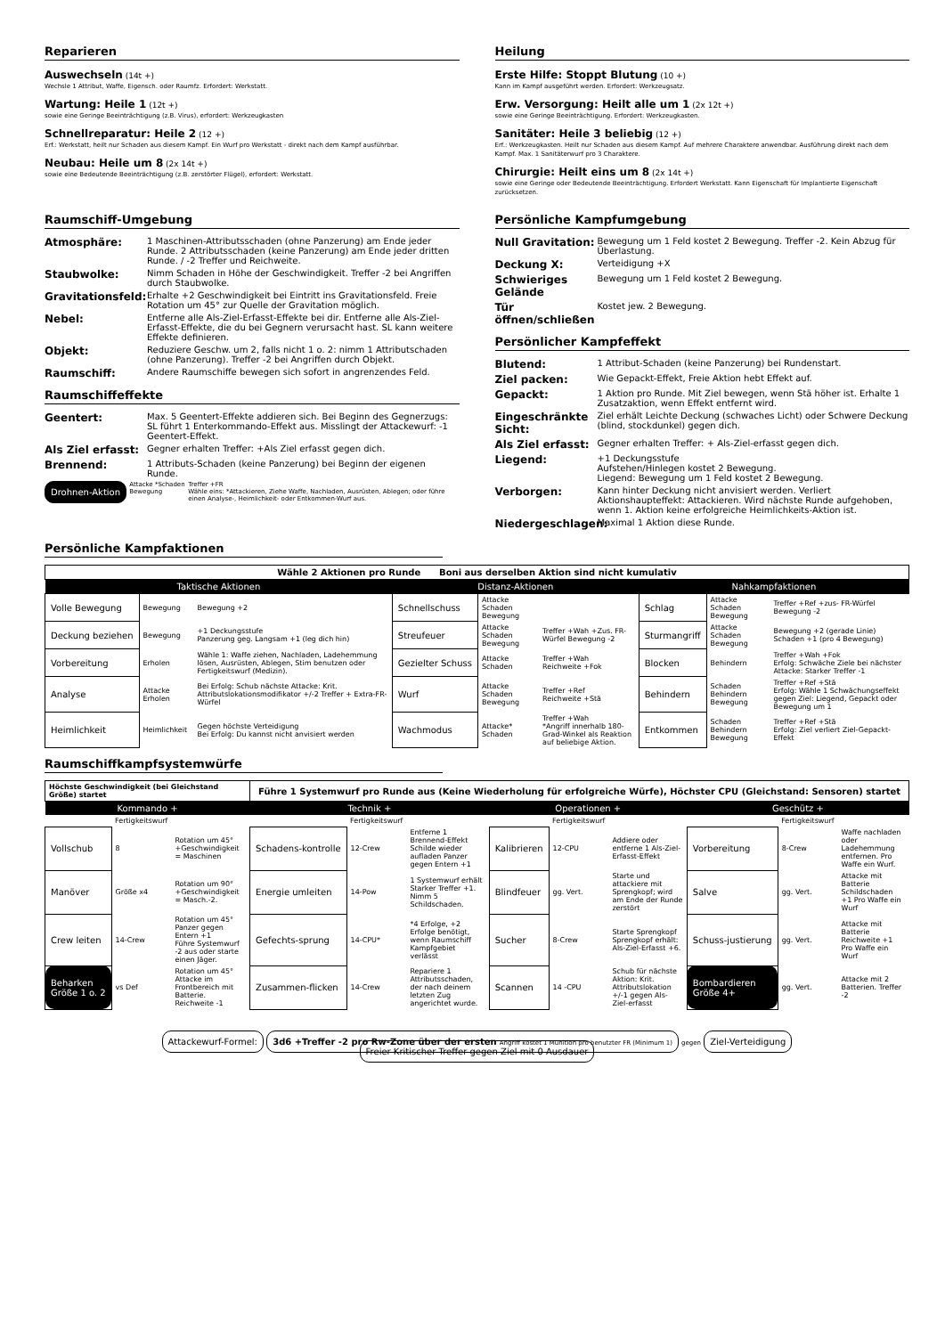Reparieren
Auswechseln (14t +)
Wechsle 1 Attribut, Waffe, Eigensch. oder Raumfz. Erfordert: Werkstatt.
Wartung: Heile 1 (12t +)
sowie eine Geringe Beeinträchtigung (z.B. Virus), erfordert: Werkzeugkasten
Schnellreparatur: Heile 2 (12 +)
Erf.: Werkstatt, heilt nur Schaden aus diesem Kampf. Ein Wurf pro Werkstatt - direkt nach dem Kampf ausführbar.
Neubau: Heile um 8 (2x 14t +)
sowie eine Bedeutende Beeinträchtigung (z.B. zerstörter Flügel), erfordert: Werkstatt.
Heilung
Erste Hilfe: Stoppt Blutung (10 +)
Kann im Kampf ausgeführt werden. Erfordert: Werkzeugsatz.
Erw. Versorgung: Heilt alle um 1 (2x 12t +)
sowie eine Geringe Beeinträchtigung. Erfordert: Werkzeugkasten.
Sanitäter: Heile 3 beliebig (12 +)
Erf.: Werkzeugkasten. Heilt nur Schaden aus diesem Kampf. Auf mehrere Charaktere anwendbar. Ausführung direkt nach dem Kampf. Max. 1 Sanitäterwurf pro 3 Charaktere.
Chirurgie: Heilt eins um 8 (2x 14t +)
sowie eine Geringe oder Bedeutende Beeinträchtigung. Erfordert Werkstatt. Kann Eigenschaft für Implantierte Eigenschaft zurücksetzen.
Raumschiff-Umgebung
Atmosphäre: 1 Maschinen-Attributsschaden (ohne Panzerung) am Ende jeder Runde. 2 Attributsschaden (keine Panzerung) am Ende jeder dritten Runde. / -2 Treffer und Reichweite.
Staubwolke: Nimm Schaden in Höhe der Geschwindigkeit. Treffer -2 bei Angriffen durch Staubwolke.
Gravitationsfeld: Erhalte +2 Geschwindigkeit bei Eintritt ins Gravitationsfeld. Freie Rotation um 45° zur Quelle der Gravitation möglich.
Nebel: Entferne alle Als-Ziel-Erfasst-Effekte bei dir. Entferne alle Als-Ziel-Erfasst-Effekte, die du bei Gegnern verursacht hast. SL kann weitere Effekte definieren.
Objekt: Reduziere Geschw. um 2, falls nicht 1 o. 2: nimm 1 Attributschaden (ohne Panzerung). Treffer -2 bei Angriffen durch Objekt.
Raumschiff: Andere Raumschiffe bewegen sich sofort in angrenzendes Feld.
Raumschiffeffekte
Geentert: Max. 5 Geentert-Effekte addieren sich. Bei Beginn des Gegnerzugs: SL führt 1 Enterkommando-Effekt aus. Misslingt der Attackewurf: -1 Geentert-Effekt.
Als Ziel erfasst: Gegner erhalten Treffer: +Als Ziel erfasst gegen dich.
Brennend: 1 Attributs-Schaden (keine Panzerung) bei Beginn der eigenen Runde.
Drohnen-Aktion Attacke *Schaden Bewegung Treffer +FR
Wähle eins: *Attackieren, Ziehe Waffe, Nachladen, Ausrüsten, Ablegen; oder führe einen Analyse-, Heimlichkeit- oder Entkommen-Wurf aus.
Persönliche Kampfumgebung
Null Gravitation: Bewegung um 1 Feld kostet 2 Bewegung. Treffer -2. Kein Abzug für Überlastung.
Deckung X: Verteidigung +X
Schwieriges Gelände Bewegung um 1 Feld kostet 2 Bewegung.
Tür öffnen/schließen Kostet jew. 2 Bewegung.
Persönlicher Kampfeffekt
Blutend: 1 Attribut-Schaden (keine Panzerung) bei Rundenstart.
Ziel packen: Wie Gepackt-Effekt, Freie Aktion hebt Effekt auf.
Gepackt: 1 Aktion pro Runde. Mit Ziel bewegen, wenn Stä höher ist. Erhalte 1 Zusatzaktion, wenn Effekt entfernt wird.
Eingeschränkte Sicht: Ziel erhält Leichte Deckung (schwaches Licht) oder Schwere Deckung (blind, stockdunkel) gegen dich.
Als Ziel erfasst: Gegner erhalten Treffer: + Als-Ziel-erfasst gegen dich.
Liegend: +1 Deckungsstufe
Aufstehen/Hinlegen kostet 2 Bewegung.
Liegend: Bewegung um 1 Feld kostet 2 Bewegung.
Verborgen: Kann hinter Deckung nicht anvisiert werden. Verliert Aktionshaupteffekt: Attackieren. Wird nächste Runde aufgehoben, wenn 1. Aktion keine erfolgreiche Heimlichkeits-Aktion ist.
Niedergeschlagen: Maximal 1 Aktion diese Runde.
Persönliche Kampfaktionen
| Wähle 2 Aktionen pro Runde Boni aus derselben Aktion sind nicht kumulativ | | | | | | | | |
| Taktische Aktionen | | | Distanz-Aktionen | | | Nahkampfaktionen | | |
| Volle Bewegung | Bewegung | Bewegung +2 | Schnellschuss | Attacke Schaden Bewegung | | Schlag | Attacke Schaden Bewegung | Treffer +Ref +zus- FR-Würfel Bewegung -2 |
| Deckung beziehen | Bewegung | +1 Deckungsstufe Panzerung geg. Langsam +1 (leg dich hin) | Streufeuer | Attacke Schaden Bewegung | Treffer +Wah +Zus. FR-Würfel Bewegung -2 | Sturmangriff | Attacke Schaden Bewegung | Bewegung +2 (gerade Linie) Schaden +1 (pro 4 Bewegung) |
| Vorbereitung | Erholen | Wähle 1: Waffe ziehen, Nachladen, Ladehemmung lösen, Ausrüsten, Ablegen, Stim benutzen oder Fertigkeitswurf (Medizin). | Gezielter Schuss | Attacke Schaden | Treffer +Wah Reichweite +Fok | Blocken | Behindern | Treffer +Wah +Fok Erfolg: Schwäche Ziele bei nächster Attacke: Starker Treffer -1 |
| Analyse | Attacke Erholen | Bei Erfolg: Schub nächste Attacke: Krit. Attributslokationsmodifikator +/-2 Treffer + Extra-FR-Würfel | Wurf | Attacke Schaden Bewegung | Treffer +Ref Reichweite +Stä | Behindern | Schaden Behindern Bewegung | Treffer +Ref +Stä Erfolg: Wähle 1 Schwächungseffekt gegen Ziel: Liegend, Gepackt oder Bewegung um 1 |
| Heimlichkeit | Heimlichkeit | Gegen höchste Verteidigung Bei Erfolg: Du kannst nicht anvisiert werden | Wachmodus | Attacke* Schaden | Treffer +Wah *Angriff innerhalb 180-Grad-Winkel als Reaktion auf beliebige Aktion. | Entkommen | Schaden Behindern Bewegung | Treffer +Ref +Stä Erfolg: Ziel verliert Ziel-Gepackt-Effekt |
Raumschiffkampfsystemwürfe
| Höchste Geschwindigkeit (bei Gleichstand Größe) startet | | | Führe 1 Systemwurf pro Runde aus (Keine Wiederholung für erfolgreiche Würfe), Höchster CPU (Gleichstand: Sensoren) startet | | | | | | | | |
| Kommando + | | | Technik + | | | Operationen + | | | Geschütz + | | |
| | Fertigkeitswurf | | | Fertigkeitswurf | | | Fertigkeitswurf | | | Fertigkeitswurf | |
| Vollschub | 8 | Rotation um 45° +Geschwindigkeit = Maschinen | Schadens-kontrolle | 12-Crew | Entferne 1 Brennend-Effekt Schilde wieder aufladen Panzer gegen Entern +1 | Kalibrieren | 12-CPU | Addiere oder entferne 1 Als-Ziel-Erfasst-Effekt | Vorbereitung | 8-Crew | Waffe nachladen oder Ladehemmung entfernen. Pro Waffe ein Wurf. |
| Manöver | Größe x4 | Rotation um 90° +Geschwindigkeit = Masch.-2. | Energie umleiten | 14-Pow | 1 Systemwurf erhält Starker Treffer +1. Nimm 5 Schildschaden. | Blindfeuer | gg. Vert. | Starte und attackiere mit Sprengkopf; wird am Ende der Runde zerstört | Salve | gg. Vert. | Attacke mit Batterie Schildschaden +1 Pro Waffe ein Wurf |
| Crew leiten | 14-Crew | Rotation um 45° Panzer gegen Entern +1 Führe Systemwurf -2 aus oder starte einen Jäger. | Gefechts-sprung | 14-CPU* | *4 Erfolge, +2 Erfolge benötigt, wenn Raumschiff Kampfgebiet verlässt | Sucher | 8-Crew | Starte Sprengkopf Sprengkopf erhält: Als-Ziel-Erfasst +6. | Schuss-justierung | gg. Vert. | Attacke mit Batterie Reichweite +1 Pro Waffe ein Wurf |
| Beharken Größe 1 o. 2 | vs Def | Rotation um 45° Attacke im Frontbereich mit Batterie. Reichweite -1 | Zusammen-flicken | 14-Crew | Repariere 1 Attributsschaden, der nach deinem letzten Zug angerichtet wurde. | Scannen | 14 -CPU | Schub für nächste Aktion: Krit. Attributslokation +/-1 gegen Als-Ziel-erfasst | Bombardieren Größe 4+ | gg. Vert. | Attacke mit 2 Batterien. Treffer -2 |
Attackewurf-Formel: 3d6 +Treffer -2 pro Rw-Zone über der ersten Angriff kostet 1 Munition pro benutzter FR (Minimum 1) gegen Ziel-Verteidigung Freier Kritischer Treffer gegen Ziel mit 0 Ausdauer